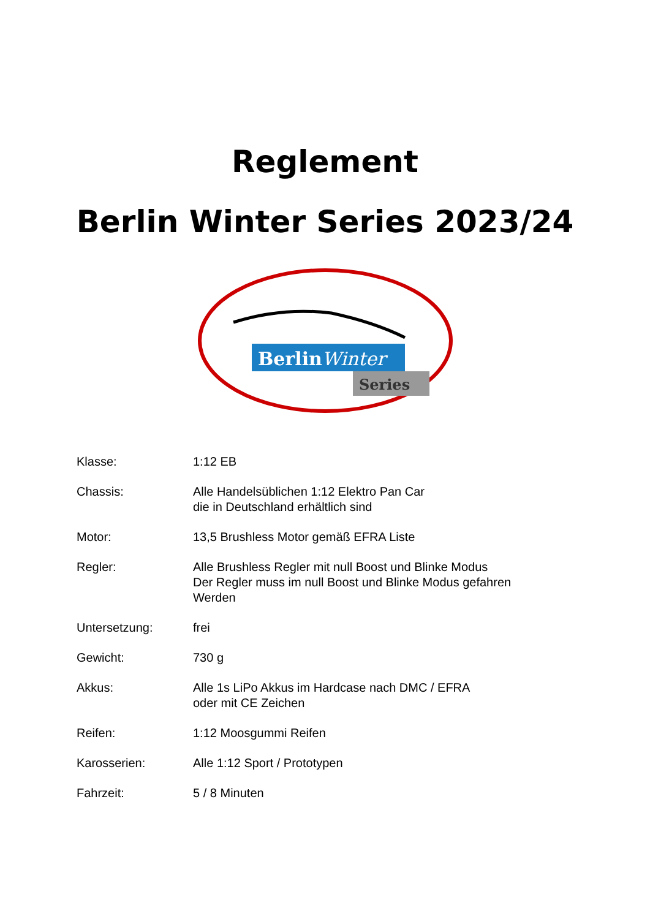Reglement
Berlin Winter Series 2023/24
BerlinWinter
Series
| Klasse: | 1:12 EB |
| Chassis: | Alle Handelsüblichen 1:12 Elektro Pan Car die in Deutschland erhältlich sind |
| Motor: | 13,5 Brushless Motor gemäß EFRA Liste |
| Regler: | Alle Brushless Regler mit null Boost und Blinke Modus Der Regler muss im null Boost und Blinke Modus gefahren Werden |
| Untersetzung: | frei |
| Gewicht: | 730 g |
| Akkus: | Alle 1s LiPo Akkus im Hardcase nach DMC / EFRA oder mit CE Zeichen |
| Reifen: | 1:12 Moosgummi Reifen |
| Karosserien: | Alle 1:12 Sport / Prototypen |
| Fahrzeit: | 5 / 8 Minuten |